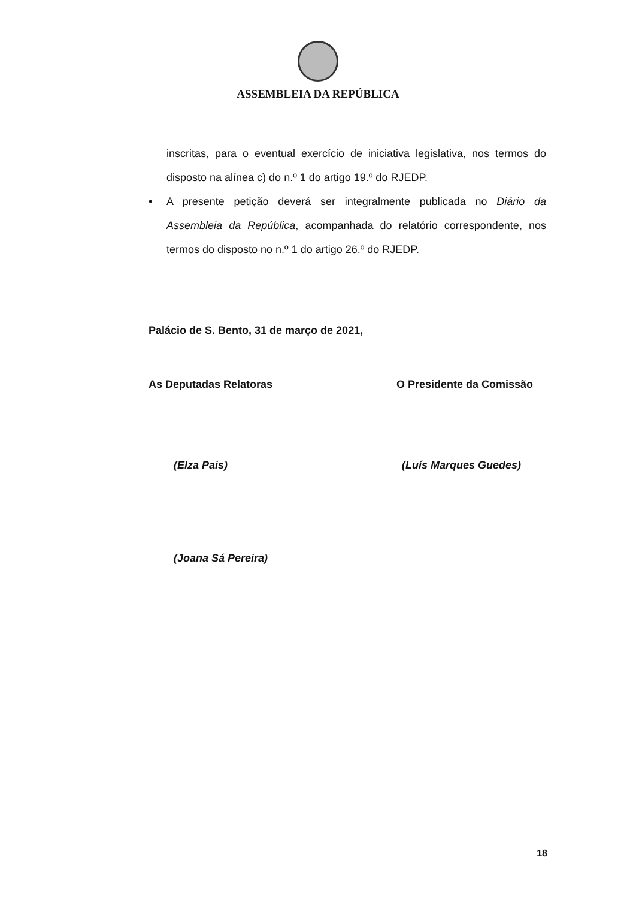ASSEMBLEIA DA REPÚBLICA
inscritas, para o eventual exercício de iniciativa legislativa, nos termos do disposto na alínea c) do n.º 1 do artigo 19.º do RJEDP.
• A presente petição deverá ser integralmente publicada no Diário da Assembleia da República, acompanhada do relatório correspondente, nos termos do disposto no n.º 1 do artigo 26.º do RJEDP.
Palácio de S. Bento, 31 de março de 2021,
As Deputadas Relatoras O Presidente da Comissão
(Elza Pais) (Luís Marques Guedes)
(Joana Sá Pereira)
18